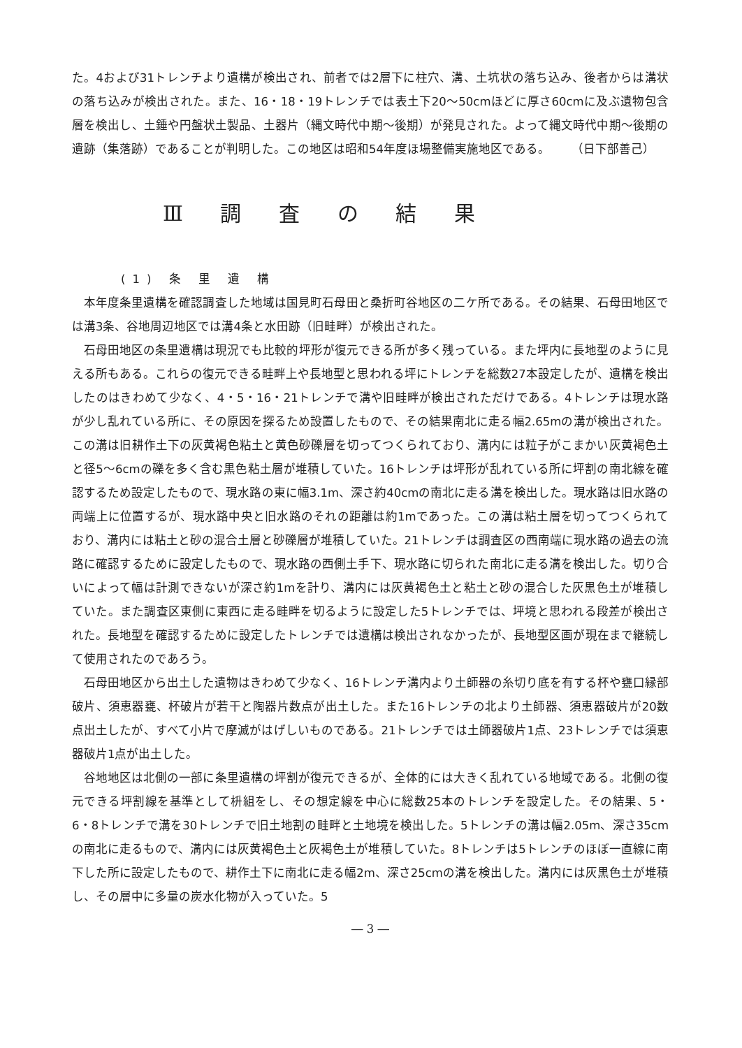た。4および31トレンチより遺構が検出され、前者では2層下に柱穴、溝、土坑状の落ち込み、後者からは溝状の落ち込みが検出された。また、16・18・19トレンチでは表土下20～50cmほどに厚さ60cmに及ぶ遺物包含層を検出し、土錘や円盤状土製品、土器片（縄文時代中期～後期）が発見された。よって縄文時代中期～後期の遺跡（集落跡）であることが判明した。この地区は昭和54年度ほ場整備実施地区である。
（日下部善己）
Ⅲ 調 査 の 結 果
(1) 条 里 遺 構
本年度条里遺構を確認調査した地域は国見町石母田と桑折町谷地区の二ケ所である。その結果、石母田地区では溝3条、谷地周辺地区では溝4条と水田跡（旧畦畔）が検出された。
石母田地区の条里遺構は現況でも比較的坪形が復元できる所が多く残っている。また坪内に長地型のように見える所もある。これらの復元できる畦畔上や長地型と思われる坪にトレンチを総数27本設定したが、遺構を検出したのはきわめて少なく、4・5・16・21トレンチで溝や旧畦畔が検出されただけである。4トレンチは現水路が少し乱れている所に、その原因を探るため設置したもので、その結果南北に走る幅2.65mの溝が検出された。この溝は旧耕作土下の灰黄褐色粘土と黄色砂礫層を切ってつくられており、溝内には粒子がこまかい灰黄褐色土と径5～6cmの礫を多く含む黒色粘土層が堆積していた。16トレンチは坪形が乱れている所に坪割の南北線を確認するため設定したもので、現水路の東に幅3.1m、深さ約40cmの南北に走る溝を検出した。現水路は旧水路の両端上に位置するが、現水路中央と旧水路のそれの距離は約1mであった。この溝は粘土層を切ってつくられており、溝内には粘土と砂の混合土層と砂礫層が堆積していた。21トレンチは調査区の西南端に現水路の過去の流路に確認するために設定したもので、現水路の西側土手下、現水路に切られた南北に走る溝を検出した。切り合いによって幅は計測できないが深さ約1mを計り、溝内には灰黄褐色土と粘土と砂の混合した灰黒色土が堆積していた。また調査区東側に東西に走る畦畔を切るように設定した5トレンチでは、坪境と思われる段差が検出された。長地型を確認するために設定したトレンチでは遺構は検出されなかったが、長地型区画が現在まで継続して使用されたのであろう。
石母田地区から出土した遺物はきわめて少なく、16トレンチ溝内より土師器の糸切り底を有する杯や甕口縁部破片、須恵器甕、杯破片が若干と陶器片数点が出土した。また16トレンチの北より土師器、須恵器破片が20数点出土したが、すべて小片で摩滅がはげしいものである。21トレンチでは土師器破片1点、23トレンチでは須恵器破片1点が出土した。
谷地地区は北側の一部に条里遺構の坪割が復元できるが、全体的には大きく乱れている地域である。北側の復元できる坪割線を基準として枡組をし、その想定線を中心に総数25本のトレンチを設定した。その結果、5・6・8トレンチで溝を30トレンチで旧土地割の畦畔と土地境を検出した。5トレンチの溝は幅2.05m、深さ35cmの南北に走るもので、溝内には灰黄褐色土と灰褐色土が堆積していた。8トレンチは5トレンチのほぼ一直線に南下した所に設定したもので、耕作土下に南北に走る幅2m、深さ25cmの溝を検出した。溝内には灰黒色土が堆積し、その層中に多量の炭水化物が入っていた。5
― 3 ―